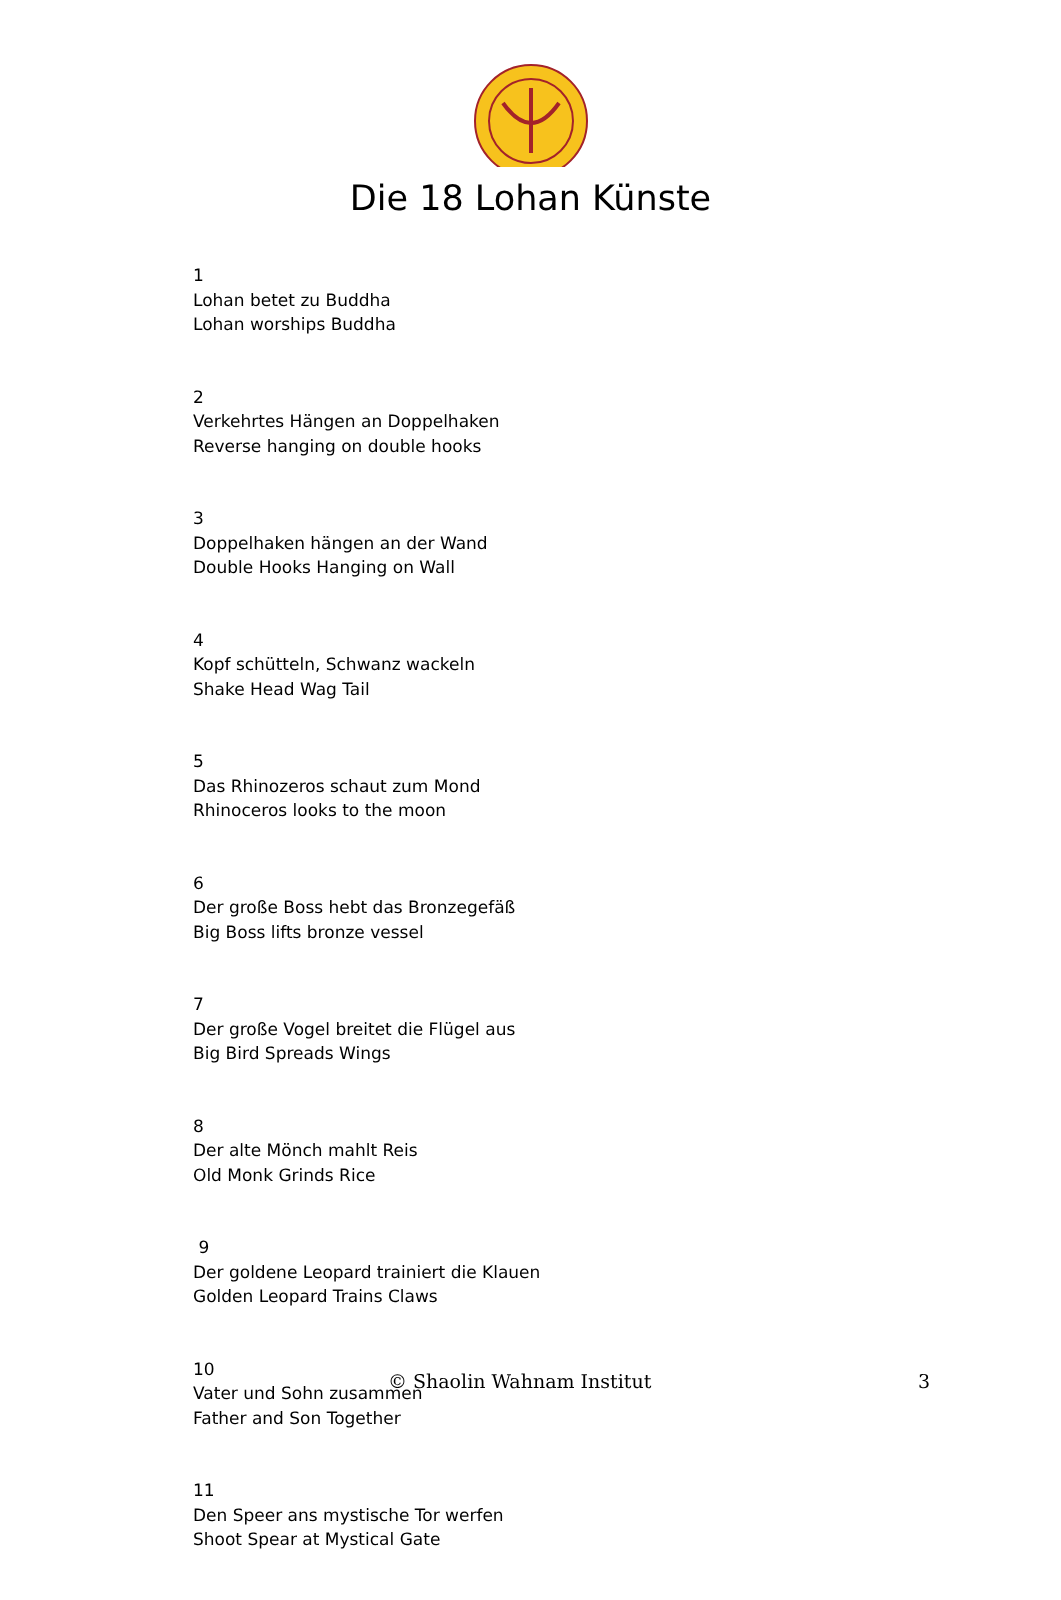Die 18 Lohan Künste
1
Lohan betet zu Buddha
Lohan worships Buddha
2
Verkehrtes Hängen an Doppelhaken
Reverse hanging on double hooks
3
Doppelhaken hängen an der Wand
Double Hooks Hanging on Wall
4
Kopf schütteln, Schwanz wackeln
Shake Head Wag Tail
5
Das Rhinozeros schaut zum Mond
Rhinoceros looks to the moon
6
Der große Boss hebt das Bronzegefäß
Big Boss lifts bronze vessel
7
Der große Vogel breitet die Flügel aus
Big Bird Spreads Wings
8
Der alte Mönch mahlt Reis
Old Monk Grinds Rice
9
Der goldene Leopard trainiert die Klauen
Golden Leopard Trains Claws
10
Vater und Sohn zusammen
Father and Son Together
11
Den Speer ans mystische Tor werfen
Shoot Spear at Mystical Gate
© Shaolin Wahnam Institut 3